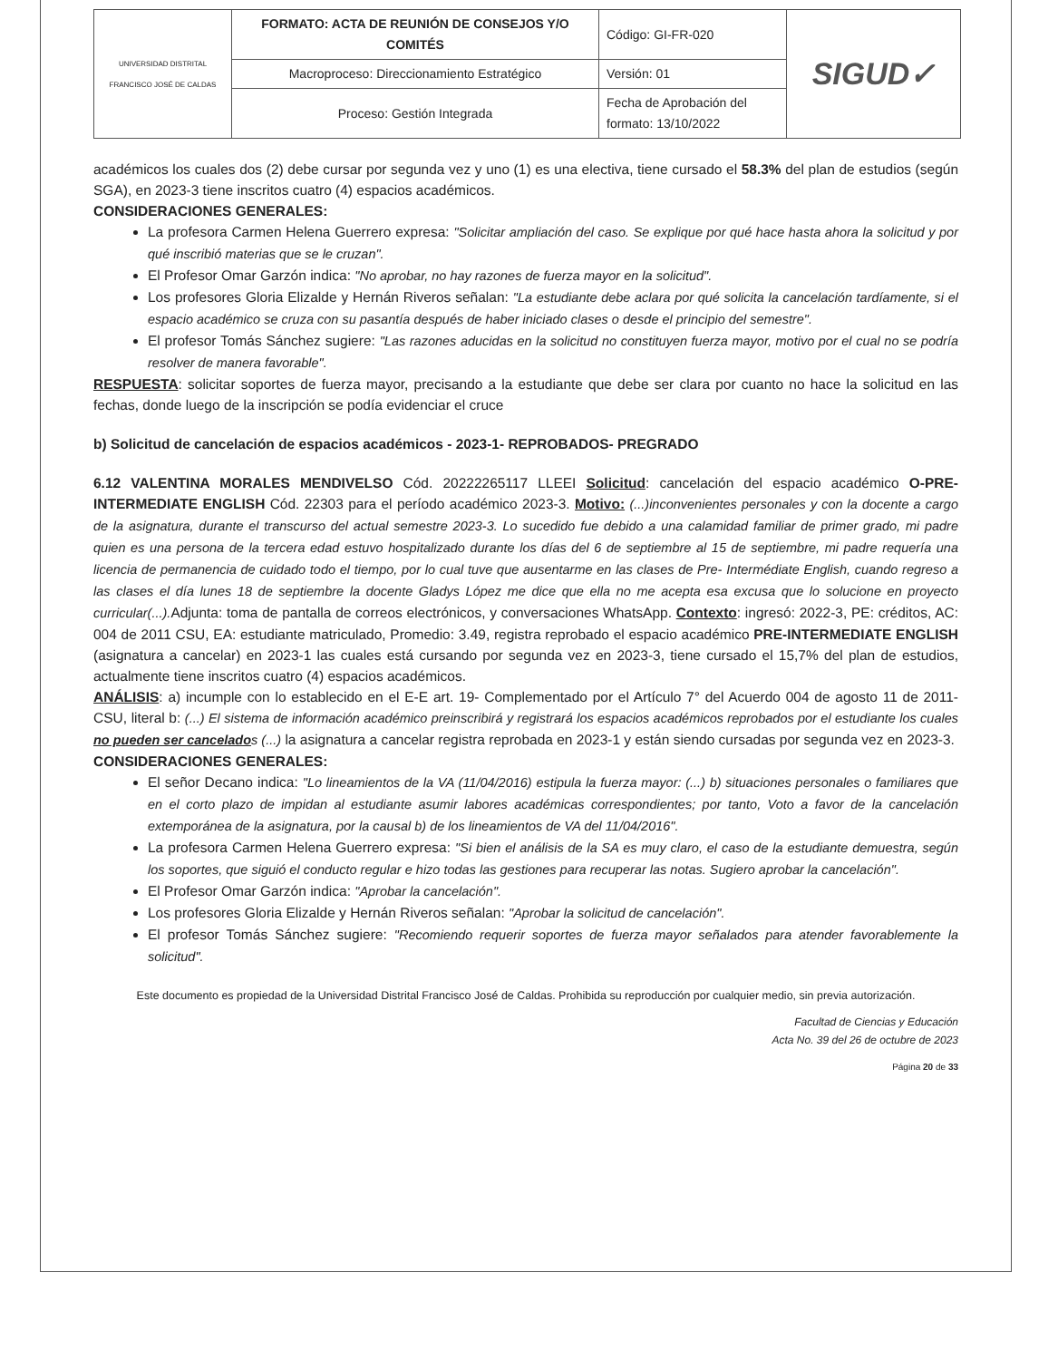| UNIVERSIDAD DISTRITAL FRANCISCO JOSÉ DE CALDAS | FORMATO: ACTA DE REUNIÓN DE CONSEJOS Y/O COMITÉS | Código: GI-FR-020 | SIGUD✓ |
| | Macroproceso: Direccionamiento Estratégico | Versión: 01 | |
| | Proceso: Gestión Integrada | Fecha de Aprobación del formato: 13/10/2022 | |
académicos los cuales dos (2) debe cursar por segunda vez y uno (1) es una electiva, tiene cursado el 58.3% del plan de estudios (según SGA), en 2023-3 tiene inscritos cuatro (4) espacios académicos.
CONSIDERACIONES GENERALES:
La profesora Carmen Helena Guerrero expresa: "Solicitar ampliación del caso. Se explique por qué hace hasta ahora la solicitud y por qué inscribió materias que se le cruzan".
El Profesor Omar Garzón indica: "No aprobar, no hay razones de fuerza mayor en la solicitud".
Los profesores Gloria Elizalde y Hernán Riveros señalan: "La estudiante debe aclara por qué solicita la cancelación tardíamente, si el espacio académico se cruza con su pasantía después de haber iniciado clases o desde el principio del semestre".
El profesor Tomás Sánchez sugiere: "Las razones aducidas en la solicitud no constituyen fuerza mayor, motivo por el cual no se podría resolver de manera favorable".
RESPUESTA: solicitar soportes de fuerza mayor, precisando a la estudiante que debe ser clara por cuanto no hace la solicitud en las fechas, donde luego de la inscripción se podía evidenciar el cruce
b) Solicitud de cancelación de espacios académicos - 2023-1- REPROBADOS- PREGRADO
6.12 VALENTINA MORALES MENDIVELSO Cód. 20222265117 LLEEI Solicitud: cancelación del espacio académico O-PRE-INTERMEDIATE ENGLISH Cód. 22303 para el período académico 2023-3. Motivo: (...)inconvenientes personales y con la docente a cargo de la asignatura, durante el transcurso del actual semestre 2023-3. Lo sucedido fue debido a una calamidad familiar de primer grado, mi padre quien es una persona de la tercera edad estuvo hospitalizado durante los días del 6 de septiembre al 15 de septiembre, mi padre requería una licencia de permanencia de cuidado todo el tiempo, por lo cual tuve que ausentarme en las clases de Pre- Intermédiate English, cuando regreso a las clases el día lunes 18 de septiembre la docente Gladys López me dice que ella no me acepta esa excusa que lo solucione en proyecto curricular(...). Adjunta: toma de pantalla de correos electrónicos, y conversaciones WhatsApp. Contexto: ingresó: 2022-3, PE: créditos, AC: 004 de 2011 CSU, EA: estudiante matriculado, Promedio: 3.49, registra reprobado el espacio académico PRE-INTERMEDIATE ENGLISH (asignatura a cancelar) en 2023-1 las cuales está cursando por segunda vez en 2023-3, tiene cursado el 15,7% del plan de estudios, actualmente tiene inscritos cuatro (4) espacios académicos.
ANÁLISIS: a) incumple con lo establecido en el E-E art. 19- Complementado por el Artículo 7° del Acuerdo 004 de agosto 11 de 2011-CSU, literal b: (...) El sistema de información académico preinscribirá y registrará los espacios académicos reprobados por el estudiante los cuales no pueden ser cancelados (...) la asignatura a cancelar registra reprobada en 2023-1 y están siendo cursadas por segunda vez en 2023-3.
CONSIDERACIONES GENERALES:
El señor Decano indica: "Lo lineamientos de la VA (11/04/2016) estipula la fuerza mayor: (...) b) situaciones personales o familiares que en el corto plazo de impidan al estudiante asumir labores académicas correspondientes; por tanto, Voto a favor de la cancelación extemporánea de la asignatura, por la causal b) de los lineamientos de VA del 11/04/2016".
La profesora Carmen Helena Guerrero expresa: "Si bien el análisis de la SA es muy claro, el caso de la estudiante demuestra, según los soportes, que siguió el conducto regular e hizo todas las gestiones para recuperar las notas. Sugiero aprobar la cancelación".
El Profesor Omar Garzón indica: "Aprobar la cancelación".
Los profesores Gloria Elizalde y Hernán Riveros señalan: "Aprobar la solicitud de cancelación".
El profesor Tomás Sánchez sugiere: "Recomiendo requerir soportes de fuerza mayor señalados para atender favorablemente la solicitud".
Este documento es propiedad de la Universidad Distrital Francisco José de Caldas. Prohibida su reproducción por cualquier medio, sin previa autorización.
Facultad de Ciencias y Educación
Acta No. 39 del 26 de octubre de 2023
Página 20 de 33